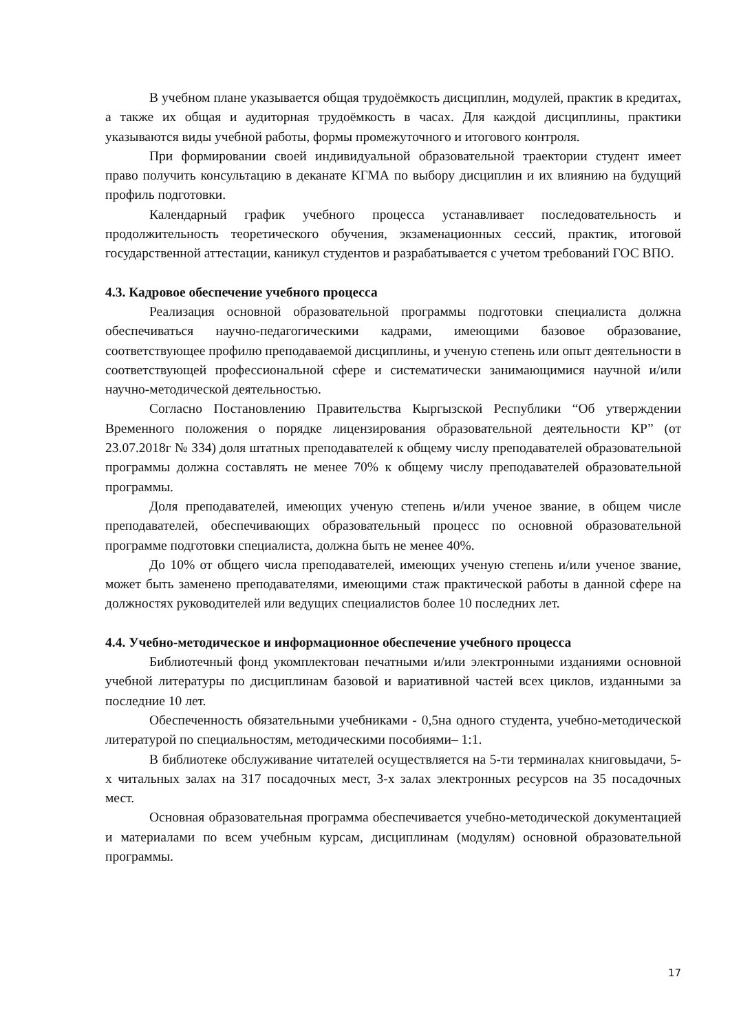В учебном плане указывается общая трудоёмкость дисциплин, модулей, практик в кредитах, а также их общая и аудиторная трудоёмкость в часах. Для каждой дисциплины, практики указываются виды учебной работы, формы промежуточного и итогового контроля.
При формировании своей индивидуальной образовательной траектории студент имеет право получить консультацию в деканате КГМА по выбору дисциплин и их влиянию на будущий профиль подготовки.
Календарный график учебного процесса устанавливает последовательность и продолжительность теоретического обучения, экзаменационных сессий, практик, итоговой государственной аттестации, каникул студентов и разрабатывается с учетом требований ГОС ВПО.
4.3. Кадровое обеспечение учебного процесса
Реализация основной образовательной программы подготовки специалиста должна обеспечиваться научно-педагогическими кадрами, имеющими базовое образование, соответствующее профилю преподаваемой дисциплины, и ученую степень или опыт деятельности в соответствующей профессиональной сфере и систематически занимающимися научной и/или научно-методической деятельностью.
Согласно Постановлению Правительства Кыргызской Республики “Об утверждении Временного положения о порядке лицензирования образовательной деятельности КР” (от 23.07.2018г № 334) доля штатных преподавателей к общему числу преподавателей образовательной программы должна составлять не менее 70% к общему числу преподавателей образовательной программы.
Доля преподавателей, имеющих ученую степень и/или ученое звание, в общем числе преподавателей, обеспечивающих образовательный процесс по основной образовательной программе подготовки специалиста, должна быть не менее 40%.
До 10% от общего числа преподавателей, имеющих ученую степень и/или ученое звание, может быть заменено преподавателями, имеющими стаж практической работы в данной сфере на должностях руководителей или ведущих специалистов более 10 последних лет.
4.4. Учебно-методическое и информационное обеспечение учебного процесса
Библиотечный фонд укомплектован печатными и/или электронными изданиями основной учебной литературы по дисциплинам базовой и вариативной частей всех циклов, изданными за последние 10 лет.
Обеспеченность обязательными учебниками - 0,5на одного студента, учебно-методической литературой по специальностям, методическими пособиями– 1:1.
В библиотеке обслуживание читателей осуществляется на 5-ти терминалах книговыдачи, 5-х читальных залах на 317 посадочных мест, 3-х залах электронных ресурсов на 35 посадочных мест.
Основная образовательная программа обеспечивается учебно-методической документацией и материалами по всем учебным курсам, дисциплинам (модулям) основной образовательной программы.
17